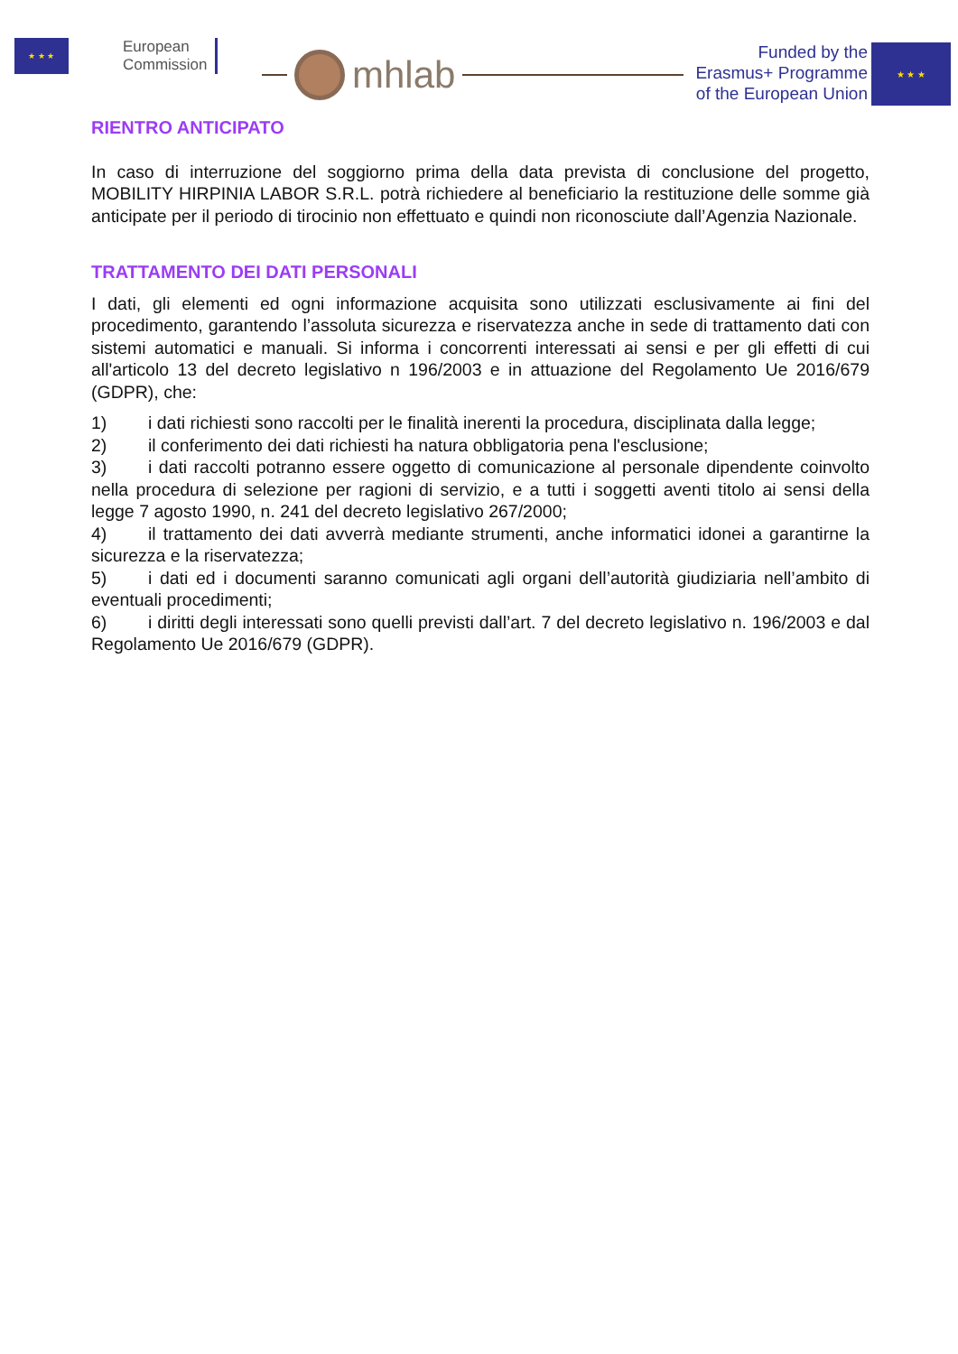★ ★ ★
European
Commission
mhlab
Funded by the
Erasmus+ Programme
of the European Union
★ ★ ★
RIENTRO ANTICIPATO
In caso di interruzione del soggiorno prima della data prevista di conclusione del progetto, MOBILITY HIRPINIA LABOR S.R.L. potrà richiedere al beneficiario la restituzione delle somme già anticipate per il periodo di tirocinio non effettuato e quindi non riconosciute dall’Agenzia Nazionale.
TRATTAMENTO DEI DATI PERSONALI
I dati, gli elementi ed ogni informazione acquisita sono utilizzati esclusivamente ai fini del procedimento, garantendo l’assoluta sicurezza e riservatezza anche in sede di trattamento dati con sistemi automatici e manuali. Si informa i concorrenti interessati ai sensi e per gli effetti di cui all'articolo 13 del decreto legislativo n 196/2003 e in attuazione del Regolamento Ue 2016/679 (GDPR), che:
1) i dati richiesti sono raccolti per le finalità inerenti la procedura, disciplinata dalla legge;
2) il conferimento dei dati richiesti ha natura obbligatoria pena l'esclusione;
3) i dati raccolti potranno essere oggetto di comunicazione al personale dipendente coinvolto nella procedura di selezione per ragioni di servizio, e a tutti i soggetti aventi titolo ai sensi della legge 7 agosto 1990, n. 241 del decreto legislativo 267/2000;
4) il trattamento dei dati avverrà mediante strumenti, anche informatici idonei a garantirne la sicurezza e la riservatezza;
5) i dati ed i documenti saranno comunicati agli organi dell’autorità giudiziaria nell’ambito di eventuali procedimenti;
6) i diritti degli interessati sono quelli previsti dall’art. 7 del decreto legislativo n. 196/2003 e dal Regolamento Ue 2016/679 (GDPR).